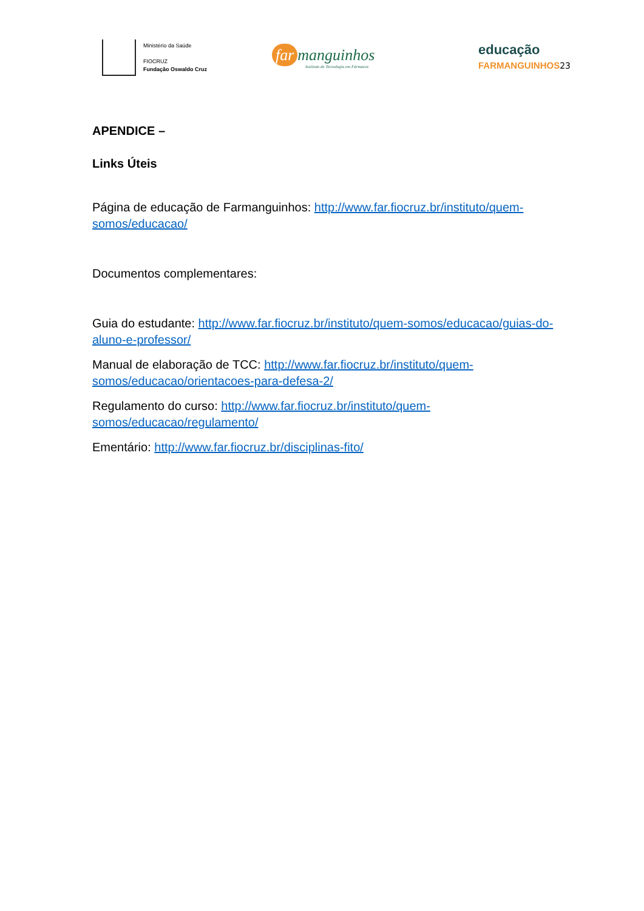Ministério da Saúde
FIOCRUZ
Fundação Oswaldo Cruz
far manguinhos
Instituto de Tecnologia em Fármacos
educação
FARMANGUINHOS 23
APENDICE –
Links Úteis
Página de educação de Farmanguinhos: http://www.far.fiocruz.br/instituto/quem-somos/educacao/
Documentos complementares:
Guia do estudante: http://www.far.fiocruz.br/instituto/quem-somos/educacao/guias-do-aluno-e-professor/
Manual de elaboração de TCC: http://www.far.fiocruz.br/instituto/quem-somos/educacao/orientacoes-para-defesa-2/
Regulamento do curso: http://www.far.fiocruz.br/instituto/quem-somos/educacao/regulamento/
Ementário: http://www.far.fiocruz.br/disciplinas-fito/